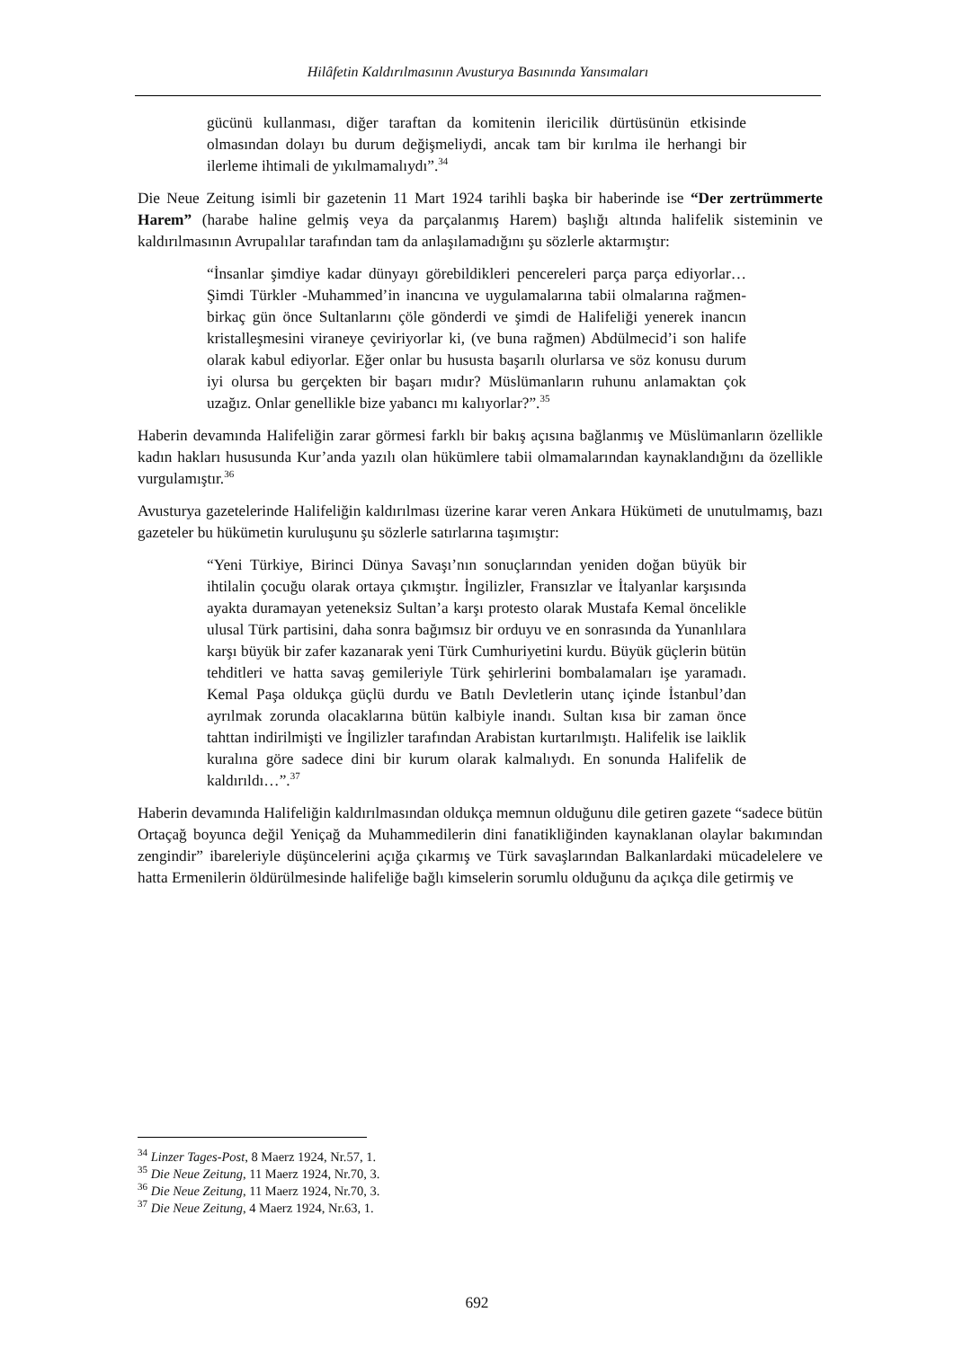Hilâfetin Kaldırılmasının Avusturya Basınında Yansımaları
gücünü kullanması, diğer taraftan da komitenin ilericilik dürtüsünün etkisinde olmasından dolayı bu durum değişmeliydi, ancak tam bir kırılma ile herhangi bir ilerleme ihtimali de yıkılmamalıydı”.<sup>34</sup>
Die Neue Zeitung isimli bir gazetenin 11 Mart 1924 tarihli başka bir haberinde ise “Der zertrümmerte Harem” (harabe haline gelmiş veya da parçalanmış Harem) başlığı altında halifelik sisteminin ve kaldırılmasının Avrupalılar tarafından tam da anlaşılamadığını şu sözlerle aktarmıştır:
“İnsanlar şimdiye kadar dünyayı görebildikleri pencereleri parça parça ediyorlar… Şimdi Türkler -Muhammed’in inancına ve uygulamalarına tabii olmalarına rağmen- birkaç gün önce Sultanlarını çöle gönderdi ve şimdi de Halifeliği yenerek inancın kristalleşmesini viraneye çeviriyorlar ki, (ve buna rağmen) Abdülmecid’i son halife olarak kabul ediyorlar. Eğer onlar bu hususta başarılı olurlarsa ve söz konusu durum iyi olursa bu gerçekten bir başarı mıdır? Müslümanların ruhunu anlamaktan çok uzağız. Onlar genellikle bize yabancı mı kalıyorlar?”.<sup>35</sup>
Haberin devamında Halifeliğin zarar görmesi farklı bir bakış açısına bağlanmış ve Müslümanların özellikle kadın hakları hususunda Kur’anda yazılı olan hükümlere tabii olmamalarından kaynaklandığını da özellikle vurgulamıştır.<sup>36</sup>
Avusturya gazetelerinde Halifeliğin kaldırılması üzerine karar veren Ankara Hükümeti de unutulmamış, bazı gazeteler bu hükümetin kuruluşunu şu sözlerle satırlarına taşımıştır:
“Yeni Türkiye, Birinci Dünya Savaşı’nın sonuçlarından yeniden doğan büyük bir ihtilalin çocuğu olarak ortaya çıkmıştır. İngilizler, Fransızlar ve İtalyanlar karşısında ayakta duramayan yeteneksiz Sultan’a karşı protesto olarak Mustafa Kemal öncelikle ulusal Türk partisini, daha sonra bağımsız bir orduyu ve en sonrasında da Yunanlılara karşı büyük bir zafer kazanarak yeni Türk Cumhuriyetini kurdu. Büyük güçlerin bütün tehditleri ve hatta savaş gemileriyle Türk şehirlerini bombalamaları işe yaramadı. Kemal Paşa oldukça güçlü durdu ve Batılı Devletlerin utanç içinde İstanbul’dan ayrılmak zorunda olacaklarına bütün kalbiyle inandı. Sultan kısa bir zaman önce tahttan indirilmişti ve İngilizler tarafından Arabistan kurtarılmıştı. Halifelik ise laiklik kuralına göre sadece dini bir kurum olarak kalmalıydı. En sonunda Halifelik de kaldırıldı…”.<sup>37</sup>
Haberin devamında Halifeliğin kaldırılmasından oldukça memnun olduğunu dile getiren gazete “sadece bütün Ortaçağ boyunca değil Yeniçağ da Muhammedilerin dini fanatikliğinden kaynaklanan olaylar bakımından zengindir” ibareleriyle düşüncelerini açığa çıkarmış ve Türk savaşlarından Balkanlardaki mücadelelere ve hatta Ermenilerin öldürülmesinde halifeliğe bağlı kimselerin sorumlu olduğunu da açıkça dile getirmiş ve
<sup>34</sup> Linzer Tages-Post, 8 Maerz 1924, Nr.57, 1.
<sup>35</sup> Die Neue Zeitung, 11 Maerz 1924, Nr.70, 3.
<sup>36</sup> Die Neue Zeitung, 11 Maerz 1924, Nr.70, 3.
<sup>37</sup> Die Neue Zeitung, 4 Maerz 1924, Nr.63, 1.
692